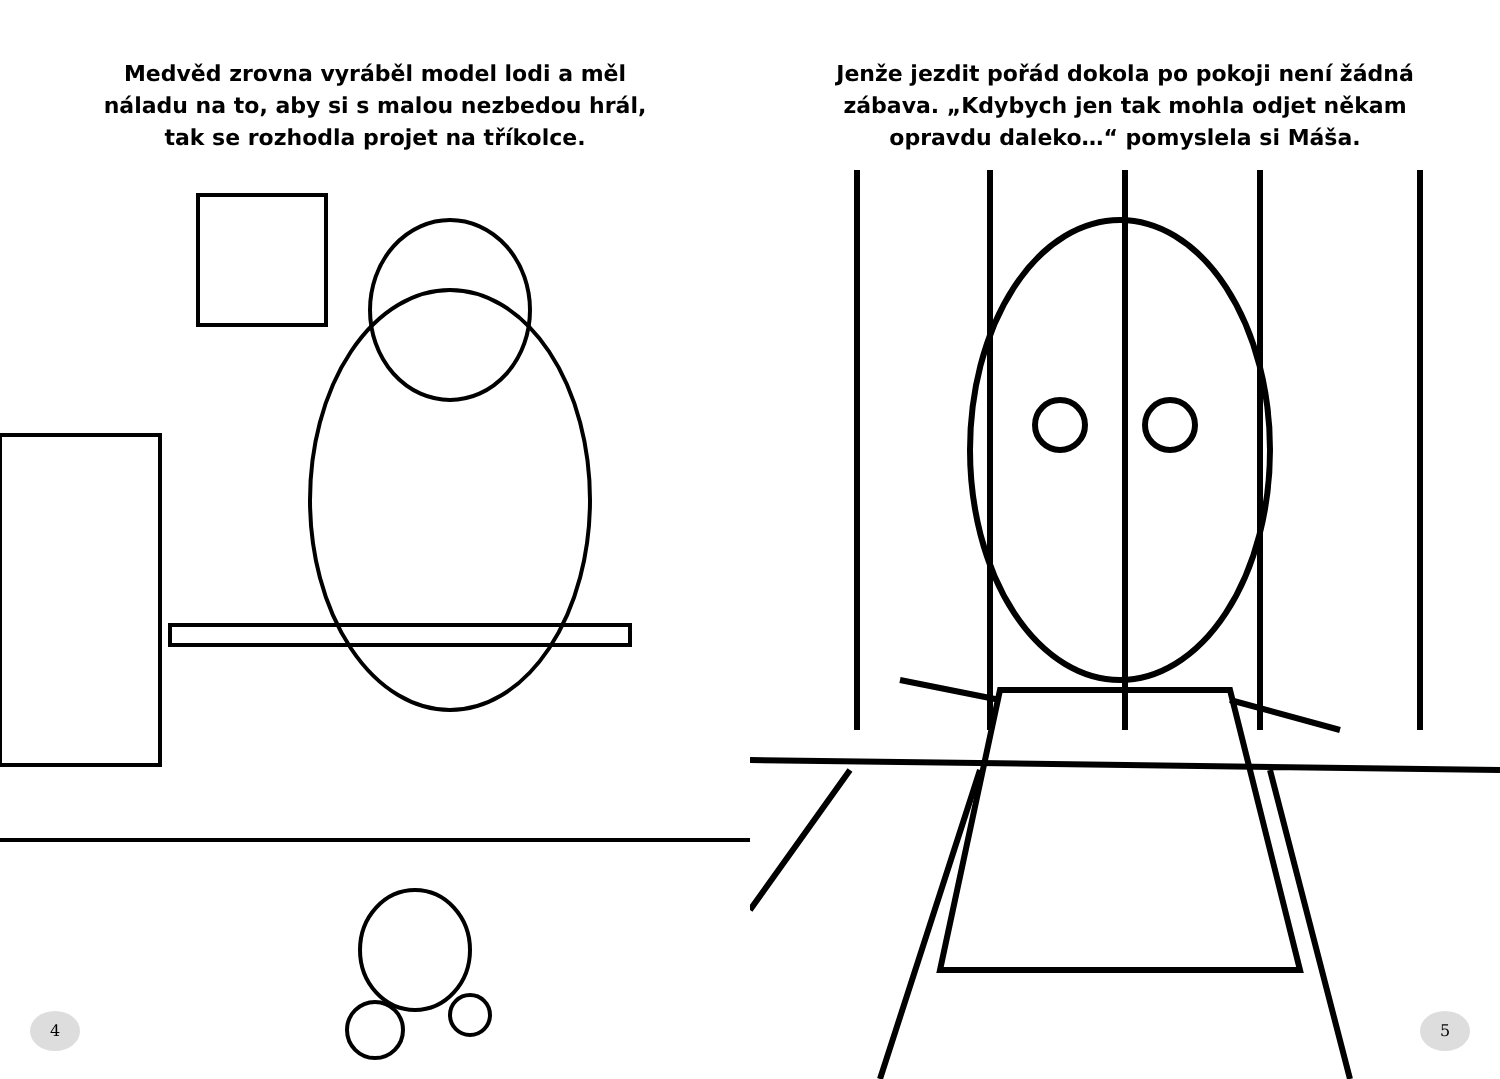Medvěd zrovna vyráběl model lodi a měl náladu na to, aby si s malou nezbedou hrál, tak se rozhodla projet na tříkolce.
4
Jenže jezdit pořád dokola po pokoji není žádná zábava. „Kdybych jen tak mohla odjet někam opravdu daleko…“ pomyslela si Máša.
5